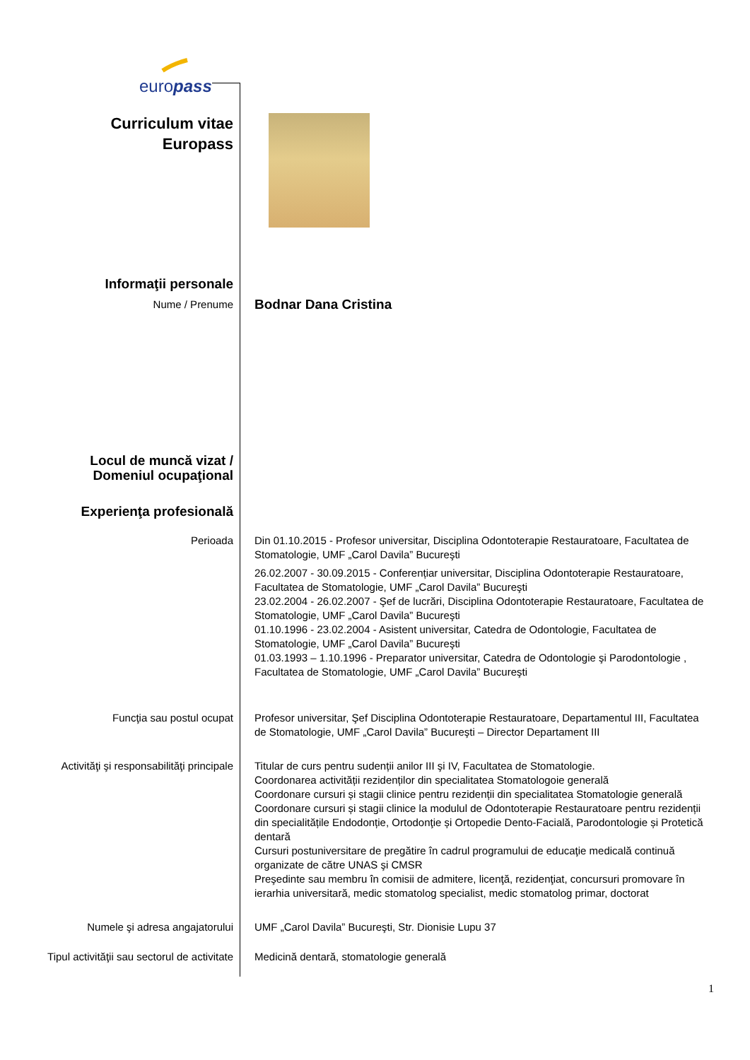europass
| Curriculum vitae Europass | |
| Informaţii personale | |
| Nume / Prenume | Bodnar Dana Cristina |
| Locul de muncă vizat / Domeniul ocupaţional | |
| Experienţa profesională | |
| Perioada | Din 01.10.2015 - Profesor universitar, Disciplina Odontoterapie Restauratoare, Facultatea de Stomatologie, UMF „Carol Davila” Bucureşti 26.02.2007 - 30.09.2015 - Conferențiar universitar, Disciplina Odontoterapie Restauratoare, Facultatea de Stomatologie, UMF „Carol Davila” Bucureşti 23.02.2004 - 26.02.2007 - Şef de lucrări, Disciplina Odontoterapie Restauratoare, Facultatea de Stomatologie, UMF „Carol Davila” Bucureşti 01.10.1996 - 23.02.2004 - Asistent universitar, Catedra de Odontologie, Facultatea de Stomatologie, UMF „Carol Davila” Bucureşti 01.03.1993 – 1.10.1996 - Preparator universitar, Catedra de Odontologie şi Parodontologie , Facultatea de Stomatologie, UMF „Carol Davila” Bucureşti |
| Funcţia sau postul ocupat | Profesor universitar, Şef Disciplina Odontoterapie Restauratoare, Departamentul III, Facultatea de Stomatologie, UMF „Carol Davila” Bucureşti – Director Departament III |
| Activităţi şi responsabilităţi principale | Titular de curs pentru sudenții anilor III şi IV, Facultatea de Stomatologie. Coordonarea activității rezidenților din specialitatea Stomatologoie generală Coordonare cursuri și stagii clinice pentru rezidenții din specialitatea Stomatologie generală Coordonare cursuri și stagii clinice la modulul de Odontoterapie Restauratoare pentru rezidenții din specialitățile Endodonție, Ortodonţie și Ortopedie Dento-Facială, Parodontologie și Protetică dentară Cursuri postuniversitare de pregătire în cadrul programului de educaţie medicală continuă organizate de către UNAS şi CMSR Preşedinte sau membru în comisii de admitere, licenţă, rezidenţiat, concursuri promovare în ierarhia universitară, medic stomatolog specialist, medic stomatolog primar, doctorat |
| Numele şi adresa angajatorului | UMF „Carol Davila” Bucureşti, Str. Dionisie Lupu 37 |
| Tipul activităţii sau sectorul de activitate | Medicină dentară, stomatologie generală |
1